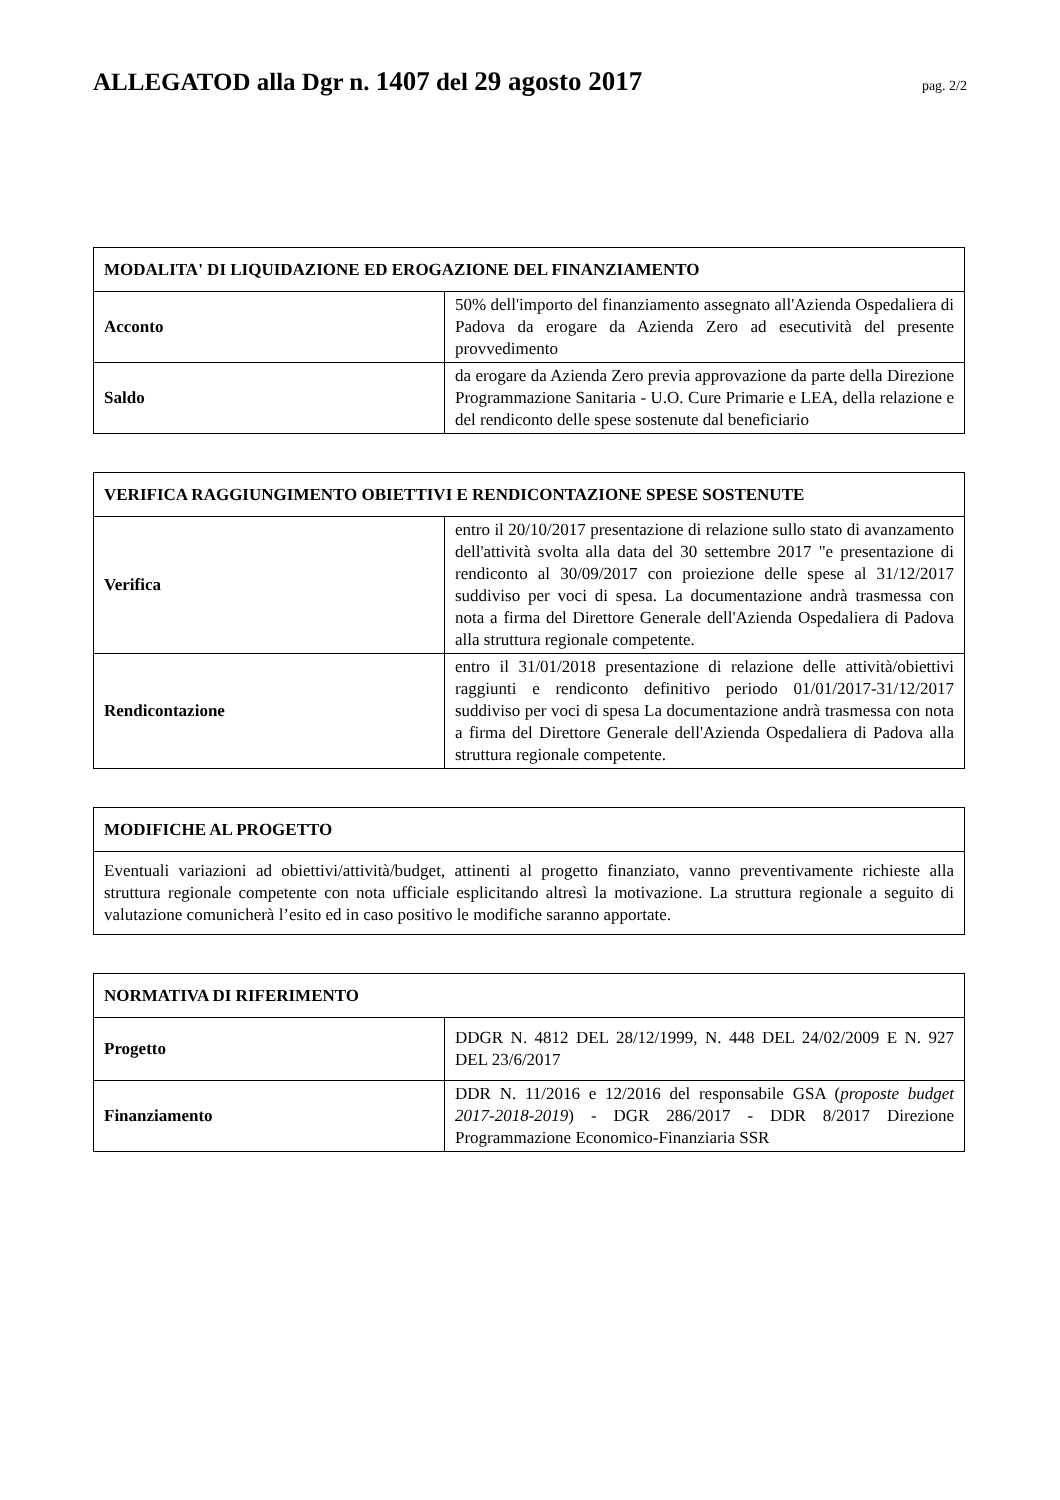ALLEGATOD alla Dgr n. 1407 del 29 agosto 2017
pag. 2/2
| MODALITA' DI LIQUIDAZIONE ED EROGAZIONE DEL FINANZIAMENTO | |
| --- | --- |
| Acconto | 50% dell'importo del finanziamento assegnato all'Azienda Ospedaliera di Padova da erogare da Azienda Zero ad esecutività del presente provvedimento |
| Saldo | da erogare da Azienda Zero previa approvazione da parte della Direzione Programmazione Sanitaria - U.O. Cure Primarie e LEA, della relazione e del rendiconto delle spese sostenute dal beneficiario |
| VERIFICA RAGGIUNGIMENTO OBIETTIVI E RENDICONTAZIONE SPESE SOSTENUTE | |
| --- | --- |
| Verifica | entro il 20/10/2017 presentazione di relazione sullo stato di avanzamento dell'attività svolta alla data del 30 settembre 2017 "e presentazione di rendiconto al 30/09/2017 con proiezione delle spese al 31/12/2017 suddiviso per voci di spesa. La documentazione andrà trasmessa con nota a firma del Direttore Generale dell'Azienda Ospedaliera di Padova alla struttura regionale competente. |
| Rendicontazione | entro il 31/01/2018 presentazione di relazione delle attività/obiettivi raggiunti e rendiconto definitivo periodo 01/01/2017-31/12/2017 suddiviso per voci di spesa La documentazione andrà trasmessa con nota a firma del Direttore Generale dell'Azienda Ospedaliera di Padova alla struttura regionale competente. |
| MODIFICHE AL PROGETTO |
| --- |
| Eventuali variazioni ad obiettivi/attività/budget, attinenti al progetto finanziato, vanno preventivamente richieste alla struttura regionale competente con nota ufficiale esplicitando altresì la motivazione. La struttura regionale a seguito di valutazione comunicherà l’esito ed in caso positivo le modifiche saranno apportate. |
| NORMATIVA DI RIFERIMENTO | |
| --- | --- |
| Progetto | DDGR N. 4812 DEL 28/12/1999, N. 448 DEL 24/02/2009 E N. 927 DEL 23/6/2017 |
| Finanziamento | DDR N. 11/2016 e 12/2016 del responsabile GSA ( proposte budget 2017-2018-2019 ) - DGR 286/2017 - DDR 8/2017 Direzione Programmazione Economico-Finanziaria SSR |